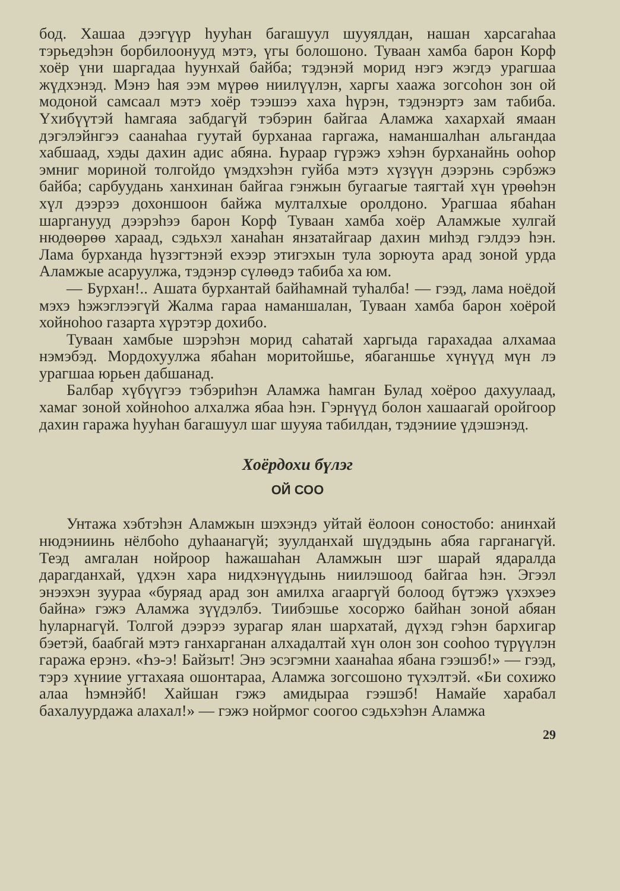бод. Хашаа дээгүүр һууһан багашуул шууялдан, нашан харсагаһаа тэрьедэһэн борбилоонууд мэтэ, үгы болошоно. Туваан хамба барон Корф хоёр үни шаргадаа һуунхай байба; тэдэнэй морид нэгэ жэгдэ урагшаа жүдхэнэд. Мэнэ һая ээм мүрөө ниилүүлэн, харгы хаажа зогсоһон зон ой модоной самсаал мэтэ хоёр тээшээ хаха һүрэн, тэдэнэртэ зам табиба. Үхибүүтэй һамгаяа забдагүй тэбэрин байгаа Аламжа хахархай ямаан дэгэлэйнгээ саанаһаа гуутай бурханаа гаргажа, наманшалһан альгандаа хабшаад, хэды дахин адис абяна. Һураар гүрэжэ хэһэн бурханайнь ооһор эмниг мориной толгойдо үмэдхэһэн гуйба мэтэ хүзүүн дээрэнь сэрбэжэ байба; сарбуудань ханхинан байгаа гэнжын бугаагые таягтай хүн үрөөһэн хүл дээрээ дохоншоон байжа мулталхые оролдоно. Урагшаа ябаһан шарганууд дээрэһээ барон Корф Туваан хамба хоёр Аламжые хулгай нюдөөрөө хараад, сэдьхэл ханаһан янзатайгаар дахин миһэд гэлдээ һэн. Лама бурханда һүзэгтэнэй ехээр этигэхын тула зорюута арад зоной урда Аламжые асаруулжа, тэдэнэр сүлөөдэ табиба ха юм.
— Бурхан!.. Ашата бурхантай байһамнай туһалба! — гээд, лама ноёдой мэхэ һэжэглээгүй Жалма гараа наманшалан, Туваан хамба барон хоёрой хойноһоо газарта хүрэтэр дохибо.
Туваан хамбые шэрэһэн морид саһатай харгыда гарахадаа алхамаа нэмэбэд. Мордохуулжа ябаһан моритойшье, ябаганшье хүнүүд мүн лэ урагшаа юрьен дабшанад.
Балбар хүбүүгээ тэбэриһэн Аламжа һамган Булад хоёроо дахуулаад, хамаг зоной хойноһоо алхалжа ябаа һэн. Гэрнүүд болон хашаагай оройгоор дахин гаража һууһан багашуул шаг шууяа табилдан, тэдэниие үдэшэнэд.
Хоёрдохи бүлэг
ОЙ СОО
Унтажа хэбтэһэн Аламжын шэхэндэ уйтай ёолоон соностобо: анинхай нюдэниинь нёлбоһо дуһаанагүй; зуулданхай шүдэдынь абяа гарганагүй. Теэд амгалан нойроор һажашаһан Аламжын шэг шарай ядаралда дарагданхай, үдхэн хара нидхэнүүдынь ниилэшоод байгаа һэн. Эгээл энээхэн зуураа «буряад арад зон амилха агааргүй болоод бүтэжэ үхэхэеэ байна» гэжэ Аламжа зүүдэлбэ. Тиибэшье хосоржо байһан зоной абяан һуларнагүй. Толгой дээрээ зурагар ялан шархатай, дүхэд гэһэн бархигар бэетэй, баабгай мэтэ ганхарганан алхадалтай хүн олон зон сооһоо түрүүлэн гаража ерэнэ. «Һэ-э! Байзыт! Энэ эсэгэмни хаанаһаа ябана гээшэб!» — гээд, тэрэ хүниие угтахаяа ошонтараа, Аламжа зогсошоно түхэлтэй. «Би сохижо алаа һэмнэйб! Хайшан гэжэ амидыраа гээшэб! Намайе харабал бахалуурдажа алахал!» — гэжэ нойрмог соогоо сэдьхэһэн Аламжа
29